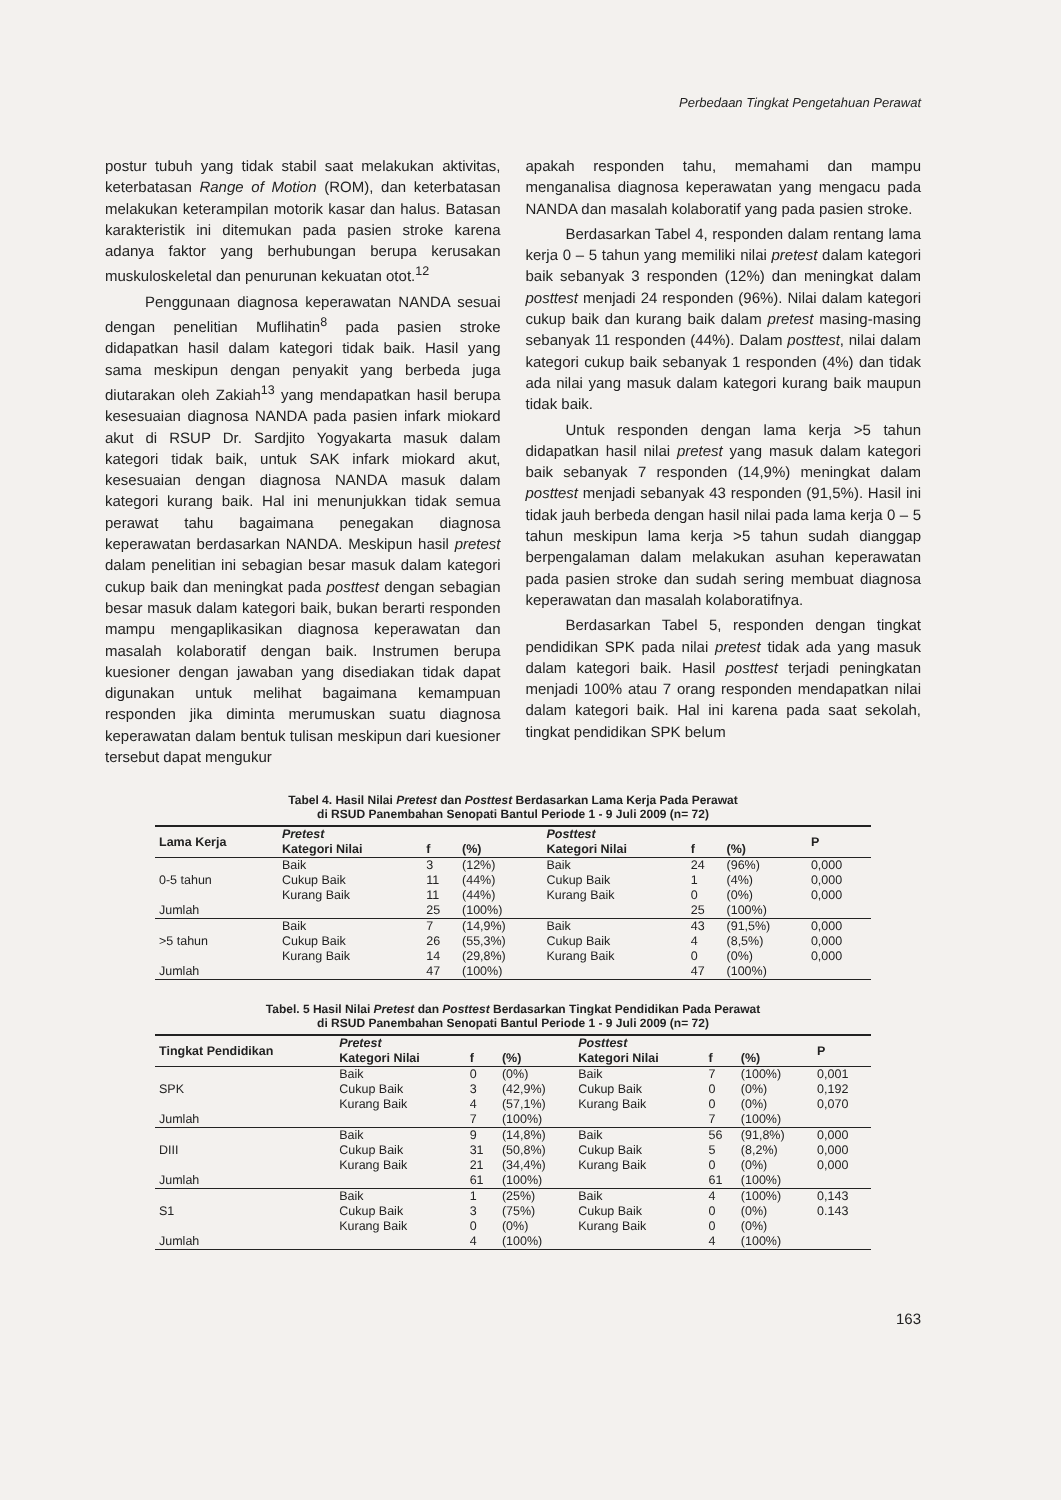Perbedaan Tingkat Pengetahuan Perawat
postur tubuh yang tidak stabil saat melakukan aktivitas, keterbatasan Range of Motion (ROM), dan keterbatasan melakukan keterampilan motorik kasar dan halus. Batasan karakteristik ini ditemukan pada pasien stroke karena adanya faktor yang berhubungan berupa kerusakan muskuloskeletal dan penurunan kekuatan otot.<sup>12</sup>
Penggunaan diagnosa keperawatan NANDA sesuai dengan penelitian Muflihatin<sup>8</sup> pada pasien stroke didapatkan hasil dalam kategori tidak baik. Hasil yang sama meskipun dengan penyakit yang berbeda juga diutarakan oleh Zakiah<sup>13</sup> yang mendapatkan hasil berupa kesesuaian diagnosa NANDA pada pasien infark miokard akut di RSUP Dr. Sardjito Yogyakarta masuk dalam kategori tidak baik, untuk SAK infark miokard akut, kesesuaian dengan diagnosa NANDA masuk dalam kategori kurang baik. Hal ini menunjukkan tidak semua perawat tahu bagaimana penegakan diagnosa keperawatan berdasarkan NANDA. Meskipun hasil pretest dalam penelitian ini sebagian besar masuk dalam kategori cukup baik dan meningkat pada posttest dengan sebagian besar masuk dalam kategori baik, bukan berarti responden mampu mengaplikasikan diagnosa keperawatan dan masalah kolaboratif dengan baik. Instrumen berupa kuesioner dengan jawaban yang disediakan tidak dapat digunakan untuk melihat bagaimana kemampuan responden jika diminta merumuskan suatu diagnosa keperawatan dalam bentuk tulisan meskipun dari kuesioner tersebut dapat mengukur
apakah responden tahu, memahami dan mampu menganalisa diagnosa keperawatan yang mengacu pada NANDA dan masalah kolaboratif yang pada pasien stroke.
Berdasarkan Tabel 4, responden dalam rentang lama kerja 0 – 5 tahun yang memiliki nilai pretest dalam kategori baik sebanyak 3 responden (12%) dan meningkat dalam posttest menjadi 24 responden (96%). Nilai dalam kategori cukup baik dan kurang baik dalam pretest masing-masing sebanyak 11 responden (44%). Dalam posttest, nilai dalam kategori cukup baik sebanyak 1 responden (4%) dan tidak ada nilai yang masuk dalam kategori kurang baik maupun tidak baik.
Untuk responden dengan lama kerja >5 tahun didapatkan hasil nilai pretest yang masuk dalam kategori baik sebanyak 7 responden (14,9%) meningkat dalam posttest menjadi sebanyak 43 responden (91,5%). Hasil ini tidak jauh berbeda dengan hasil nilai pada lama kerja 0 – 5 tahun meskipun lama kerja >5 tahun sudah dianggap berpengalaman dalam melakukan asuhan keperawatan pada pasien stroke dan sudah sering membuat diagnosa keperawatan dan masalah kolaboratifnya.
Berdasarkan Tabel 5, responden dengan tingkat pendidikan SPK pada nilai pretest tidak ada yang masuk dalam kategori baik. Hasil posttest terjadi peningkatan menjadi 100% atau 7 orang responden mendapatkan nilai dalam kategori baik. Hal ini karena pada saat sekolah, tingkat pendidikan SPK belum
Tabel 4. Hasil Nilai Pretest dan Posttest Berdasarkan Lama Kerja Pada Perawat
di RSUD Panembahan Senopati Bantul Periode 1 - 9 Juli 2009 (n= 72)
| Lama Kerja | Pretest | | | Posttest | | | P |
| --- | --- | --- | --- | --- | --- | --- | --- |
| | Kategori Nilai | f | (%) | Kategori Nilai | f | (%) | |
| 0-5 tahun | Baik | 3 | (12%) | Baik | 24 | (96%) | 0,000 |
| | Cukup Baik | 11 | (44%) | Cukup Baik | 1 | (4%) | 0,000 |
| | Kurang Baik | 11 | (44%) | Kurang Baik | 0 | (0%) | 0,000 |
| Jumlah | | 25 | (100%) | | 25 | (100%) | |
| >5 tahun | Baik | 7 | (14,9%) | Baik | 43 | (91,5%) | 0,000 |
| | Cukup Baik | 26 | (55,3%) | Cukup Baik | 4 | (8,5%) | 0,000 |
| | Kurang Baik | 14 | (29,8%) | Kurang Baik | 0 | (0%) | 0,000 |
| Jumlah | | 47 | (100%) | | 47 | (100%) | |
Tabel. 5 Hasil Nilai Pretest dan Posttest Berdasarkan Tingkat Pendidikan Pada Perawat
di RSUD Panembahan Senopati Bantul Periode 1 - 9 Juli 2009 (n= 72)
| Tingkat Pendidikan | Pretest | | | Posttest | | | P |
| --- | --- | --- | --- | --- | --- | --- | --- |
| | Kategori Nilai | f | (%) | Kategori Nilai | f | (%) | |
| SPK | Baik | 0 | (0%) | Baik | 7 | (100%) | 0,001 |
| | Cukup Baik | 3 | (42,9%) | Cukup Baik | 0 | (0%) | 0,192 |
| | Kurang Baik | 4 | (57,1%) | Kurang Baik | 0 | (0%) | 0,070 |
| Jumlah | | 7 | (100%) | | 7 | (100%) | |
| DIII | Baik | 9 | (14,8%) | Baik | 56 | (91,8%) | 0,000 |
| | Cukup Baik | 31 | (50,8%) | Cukup Baik | 5 | (8,2%) | 0,000 |
| | Kurang Baik | 21 | (34,4%) | Kurang Baik | 0 | (0%) | 0,000 |
| Jumlah | | 61 | (100%) | | 61 | (100%) | |
| S1 | Baik | 1 | (25%) | Baik | 4 | (100%) | 0,143 |
| | Cukup Baik | 3 | (75%) | Cukup Baik | 0 | (0%) | 0.143 |
| | Kurang Baik | 0 | (0%) | Kurang Baik | 0 | (0%) | |
| Jumlah | | 4 | (100%) | | 4 | (100%) | |
163